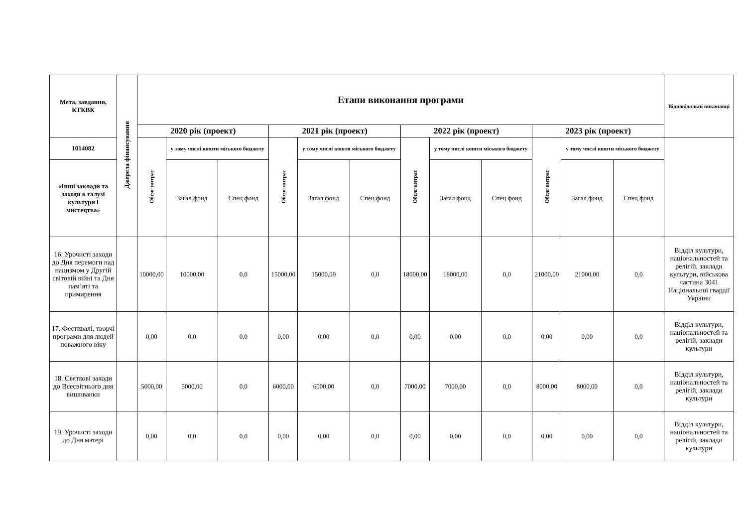| Мета, завдання, КТКВК | Джерела фінансування | Етапи виконання програми | | | | | | | | | | | | Відповідальні виконавці |
| --- | --- | --- | --- | --- | --- | --- | --- | --- | --- | --- | --- | --- | --- | --- |
| | | 2020 рік (проект) | | | 2021 рік (проект) | | | 2022 рік (проект) | | | 2023 рік (проект) | | | |
| 1014082 | | Обсяг витрат | у тому числі кошти міського бюджету | | Обсяг витрат | у тому числі кошти міського бюджету | | Обсяг витрат | у тому числі кошти міського бюджету | | Обсяг витрат | у тому числі кошти міського бюджету | | |
| «Інші заклади та заходи в галузі культури і мистецтва» | | | Загал.фонд | Спец.фонд | | Загал.фонд | Спец.фонд | | Загал.фонд | Спец.фонд | | Загал.фонд | Спец.фонд | |
| 16. Урочисті заходи до Дня перемоги над нацизмом у Другій світовій війні та Дня пам’яті та примирення | | 10000,00 | 10000,00 | 0,0 | 15000,00 | 15000,00 | 0,0 | 18000,00 | 18000,00 | 0,0 | 21000,00 | 21000,00 | 0,0 | Відділ культури, національностей та релігій, заклади культури, військова частина 3041 Національної гвардії України |
| 17. Фестивалі, творчі програми для людей поважного віку | | 0,00 | 0,0 | 0,0 | 0,00 | 0,00 | 0,0 | 0,00 | 0,00 | 0,0 | 0,00 | 0,00 | 0,0 | Відділ культури, національностей та релігій, заклади культури |
| 18. Святкові заходи до Всесвітнього дня вишиванки | | 5000,00 | 5000,00 | 0,0 | 6000,00 | 6000,00 | 0,0 | 7000,00 | 7000,00 | 0,0 | 8000,00 | 8000,00 | 0,0 | Відділ культури, національностей та релігій, заклади культури |
| 19. Урочисті заходи до Дня матері | | 0,00 | 0,0 | 0,0 | 0,00 | 0,00 | 0,0 | 0,00 | 0,00 | 0,0 | 0,00 | 0,00 | 0,0 | Відділ культури, національностей та релігій, заклади культури |